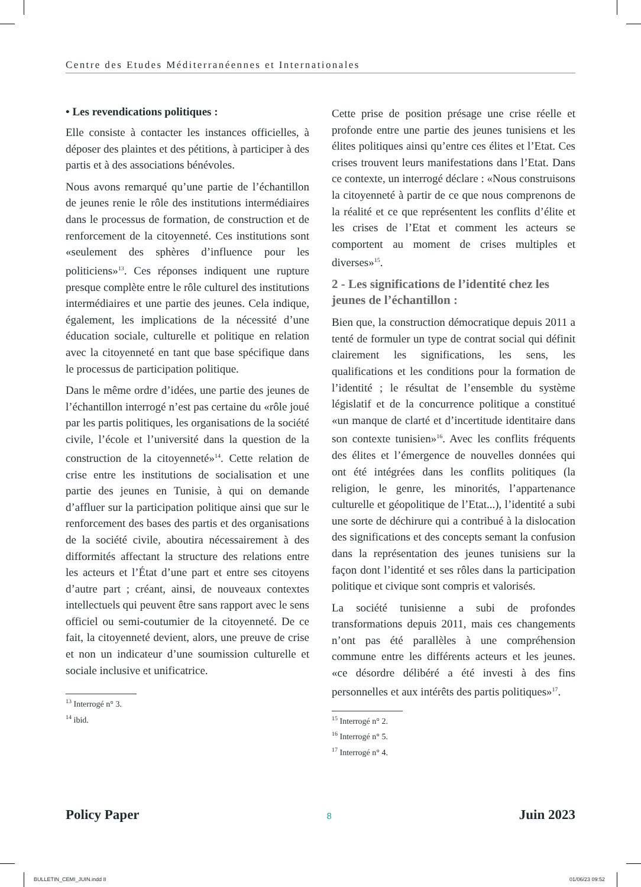Centre des Etudes Méditerranéennes et Internationales
• Les revendications politiques :
Elle consiste à contacter les instances officielles, à déposer des plaintes et des pétitions, à participer à des partis et à des associations bénévoles.
Nous avons remarqué qu’une partie de l’échantillon de jeunes renie le rôle des institutions intermédiaires dans le processus de formation, de construction et de renforcement de la citoyenneté. Ces institutions sont «seulement des sphères d’influence pour les politiciens»<sup>13</sup>. Ces réponses indiquent une rupture presque complète entre le rôle culturel des institutions intermédiaires et une partie des jeunes. Cela indique, également, les implications de la nécessité d’une éducation sociale, culturelle et politique en relation avec la citoyenneté en tant que base spécifique dans le processus de participation politique.
Dans le même ordre d’idées, une partie des jeunes de l’échantillon interrogé n’est pas certaine du «rôle joué par les partis politiques, les organisations de la société civile, l’école et l’université dans la question de la construction de la citoyenneté»<sup>14</sup>. Cette relation de crise entre les institutions de socialisation et une partie des jeunes en Tunisie, à qui on demande d’affluer sur la participation politique ainsi que sur le renforcement des bases des partis et des organisations de la société civile, aboutira nécessairement à des difformités affectant la structure des relations entre les acteurs et l’État d’une part et entre ses citoyens d’autre part ; créant, ainsi, de nouveaux contextes intellectuels qui peuvent être sans rapport avec le sens officiel ou semi-coutumier de la citoyenneté. De ce fait, la citoyenneté devient, alors, une preuve de crise et non un indicateur d’une soumission culturelle et sociale inclusive et unificatrice.
<sup>13</sup> Interrogé n° 3.
<sup>14</sup> ibid.
Cette prise de position présage une crise réelle et profonde entre une partie des jeunes tunisiens et les élites politiques ainsi qu’entre ces élites et l’Etat. Ces crises trouvent leurs manifestations dans l’Etat. Dans ce contexte, un interrogé déclare : «Nous construisons la citoyenneté à partir de ce que nous comprenons de la réalité et ce que représentent les conflits d’élite et les crises de l’Etat et comment les acteurs se comportent au moment de crises multiples et diverses»<sup>15</sup>.
2 - Les significations de l’identité chez les jeunes de l’échantillon :
Bien que, la construction démocratique depuis 2011 a tenté de formuler un type de contrat social qui définit clairement les significations, les sens, les qualifications et les conditions pour la formation de l’identité ; le résultat de l’ensemble du système législatif et de la concurrence politique a constitué «un manque de clarté et d’incertitude identitaire dans son contexte tunisien»<sup>16</sup>. Avec les conflits fréquents des élites et l’émergence de nouvelles données qui ont été intégrées dans les conflits politiques (la religion, le genre, les minorités, l’appartenance culturelle et géopolitique de l’Etat...), l’identité a subi une sorte de déchirure qui a contribué à la dislocation des significations et des concepts semant la confusion dans la représentation des jeunes tunisiens sur la façon dont l’identité et ses rôles dans la participation politique et civique sont compris et valorisés.
La société tunisienne a subi de profondes transformations depuis 2011, mais ces changements n’ont pas été parallèles à une compréhension commune entre les différents acteurs et les jeunes. «ce désordre délibéré a été investi à des fins personnelles et aux intérêts des partis politiques»<sup>17</sup>.
<sup>15</sup> Interrogé n° 2.
<sup>16</sup> Interrogé n° 5.
<sup>17</sup> Interrogé n° 4.
Policy Paper 8 Juin 2023
BULLETIN_CEMI_JUIN.indd 8 01/06/23 09:52